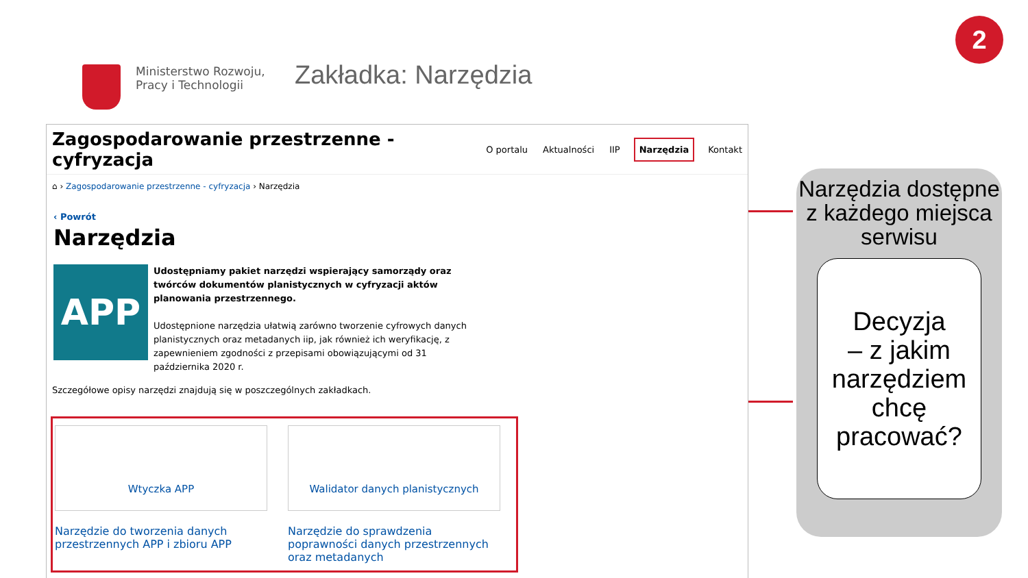2
Ministerstwo Rozwoju,
Pracy i Technologii
Zakładka: Narzędzia
Zagospodarowanie przestrzenne - cyfryzacja
O portalu Aktualności IIP Narzędzia Kontakt
⌂ › Zagospodarowanie przestrzenne - cyfryzacja › Narzędzia
‹ Powrót
Narzędzia
APP
Udostępniamy pakiet narzędzi wspierający samorządy oraz twórców dokumentów planistycznych w cyfryzacji aktów planowania przestrzennego.
Udostępnione narzędzia ułatwią zarówno tworzenie cyfrowych danych planistycznych oraz metadanych iip, jak również ich weryfikację, z zapewnieniem zgodności z przepisami obowiązującymi od 31 października 2020 r.
Szczegółowe opisy narzędzi znajdują się w poszczególnych zakładkach.
Wtyczka APP
Narzędzie do tworzenia danych przestrzennych APP i zbioru APP
Walidator danych planistycznych
Narzędzie do sprawdzenia poprawności danych przestrzennych oraz metadanych
Narzędzia dostępne z każdego miejsca serwisu
Decyzja
– z jakim narzędziem chcę pracować?